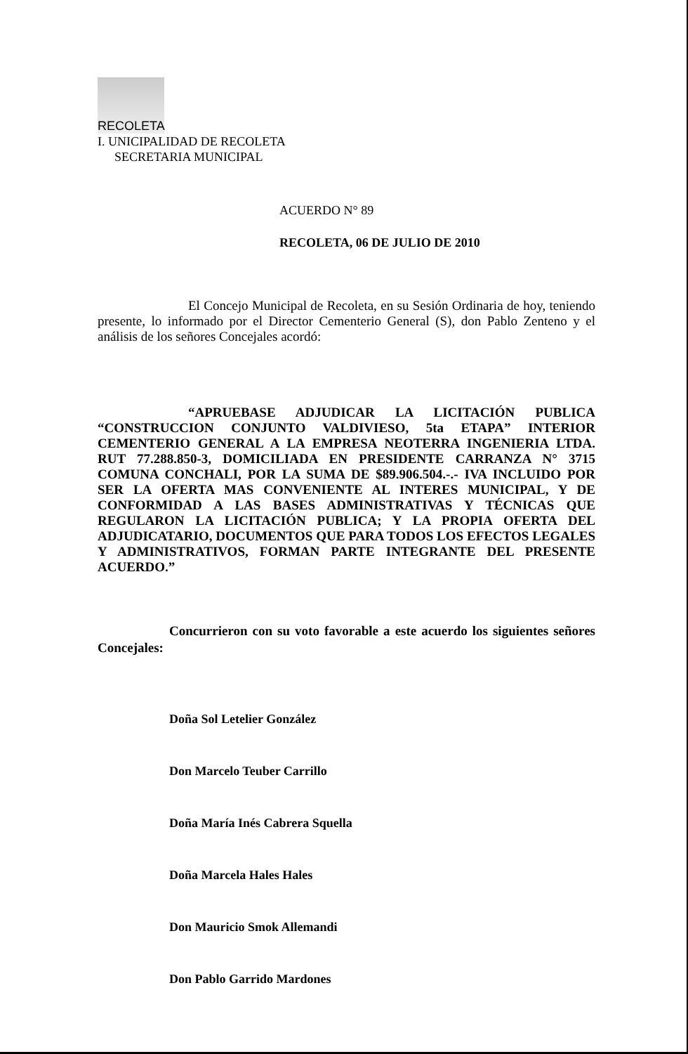RECOLETA
I. UNICIPALIDAD DE RECOLETA
SECRETARIA MUNICIPAL
ACUERDO N° 89
RECOLETA, 06 DE JULIO DE 2010
El Concejo Municipal de Recoleta, en su Sesión Ordinaria de hoy, teniendo presente, lo informado por el Director Cementerio General (S), don Pablo Zenteno y el análisis de los señores Concejales acordó:
“APRUEBASE ADJUDICAR LA LICITACIÓN PUBLICA “CONSTRUCCION CONJUNTO VALDIVIESO, 5ta ETAPA” INTERIOR CEMENTERIO GENERAL A LA EMPRESA NEOTERRA INGENIERIA LTDA. RUT 77.288.850-3, DOMICILIADA EN PRESIDENTE CARRANZA N° 3715 COMUNA CONCHALI, POR LA SUMA DE $89.906.504.-.- IVA INCLUIDO POR SER LA OFERTA MAS CONVENIENTE AL INTERES MUNICIPAL, Y DE CONFORMIDAD A LAS BASES ADMINISTRATIVAS Y TÉCNICAS QUE REGULARON LA LICITACIÓN PUBLICA; Y LA PROPIA OFERTA DEL ADJUDICATARIO, DOCUMENTOS QUE PARA TODOS LOS EFECTOS LEGALES Y ADMINISTRATIVOS, FORMAN PARTE INTEGRANTE DEL PRESENTE ACUERDO.”
Concurrieron con su voto favorable a este acuerdo los siguientes señores Concejales:
Doña Sol Letelier González
Don Marcelo Teuber Carrillo
Doña María Inés Cabrera Squella
Doña Marcela Hales Hales
Don Mauricio Smok Allemandi
Don Pablo Garrido Mardones